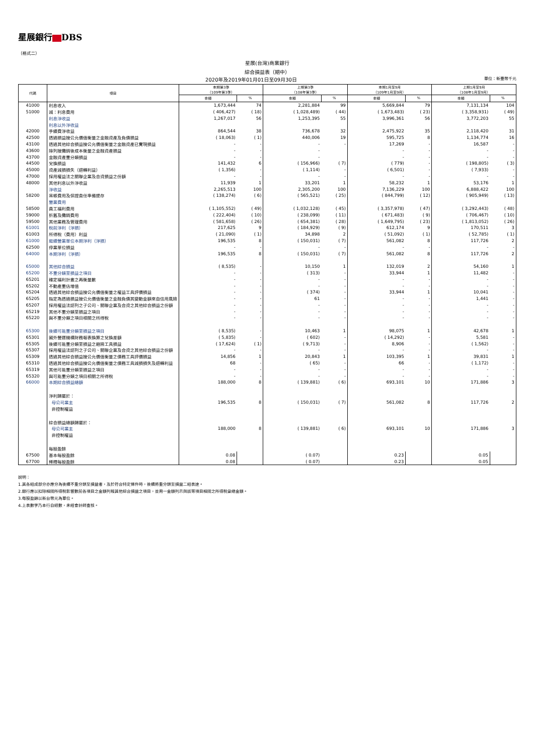星展銀行 DBS
（格式二）
星展(台灣)商業銀行
綜合損益表（期中）
2020年及2019年01月01日至09月30日
單位：新臺幣千元
| 代碼 | 項目 | 本期第3季 （109年第3季） | | 上期第3季 （108年第3季） | | 本期1月至9月 （109年1月至9月） | | 上期1月至9月 （108年1月至9月） | |
| --- | --- | --- | --- | --- | --- | --- | --- | --- | --- |
| | | 金額 | % | 金額 | % | 金額 | % | 金額 | % |
| 41000 | 利息收入 | 1,673,444 | 74 | 2,281,884 | 99 | 5,669,844 | 79 | 7,131,134 | 104 |
| 51000 | 減：利息費用 | ( 406,427) | ( 18) | ( 1,028,489) | ( 44) | ( 1,673,483) | ( 23) | ( 3,358,931) | ( 49) |
| | 利息淨收益 | 1,267,017 | 56 | 1,253,395 | 55 | 3,996,361 | 56 | 3,772,203 | 55 |
| | 利息以外淨收益 | | | | | | | | |
| 42000 | 手續費淨收益 | 864,544 | 38 | 736,678 | 32 | 2,475,922 | 35 | 2,118,420 | 31 |
| 42500 | 透過損益按公允價值衡量之金融資產及負債損益 | ( 18,063) | ( 1) | 440,006 | 19 | 595,725 | 8 | 1,134,774 | 16 |
| 43100 | 透過其他綜合損益按公允價值衡量之金融資產已實現損益 | - | - | - | - | 17,269 | - | 16,587 | - |
| 43600 | 除列按攤銷後成本衡量之金融資產損益 | - | - | - | | - | - | - | - |
| 43700 | 金融資產重分類損益 | - | - | - | | - | - | - | - |
| 44500 | 兌換損益 | 141,432 | 6 | ( 156,966) | ( 7) | ( 779) | - | ( 198,805) | ( 3) |
| 45000 | 資產減損損失（迴轉利益） | ( 1,356) | - | ( 1,114) | - | ( 6,501) | - | ( 7,933) | - |
| 47000 | 採用權益法之關聯企業及合資損益之份額 | - | - | - | - | - | - | - | - |
| 48000 | 其他利息以外淨收益 | 11,939 | 1 | 33,201 | 1 | 58,232 | 1 | 53,176 | 1 |
| | 淨收益 | 2,265,513 | 100 | 2,305,200 | 100 | 7,136,229 | 100 | 6,888,422 | 100 |
| 58200 | 呆帳費用及保證責任準備提存 | ( 138,274) | ( 6) | ( 565,521) | ( 25) | ( 844,799) | ( 12) | ( 905,949) | ( 13) |
| | 營業費用 | | | | | | | | |
| 58500 | 員工福利費用 | ( 1,105,552) | ( 49) | ( 1,032,128) | ( 45) | ( 3,357,978) | ( 47) | ( 3,292,443) | ( 48) |
| 59000 | 折舊及攤銷費用 | ( 222,404) | ( 10) | ( 238,099) | ( 11) | ( 671,483) | ( 9) | ( 706,467) | ( 10) |
| 59500 | 其他業務及管理費用 | ( 581,658) | ( 26) | ( 654,381) | ( 28) | ( 1,649,795) | ( 23) | ( 1,813,052) | ( 26) |
| 61001 | 稅前淨利（淨損） | 217,625 | 9 | ( 184,929) | ( 9) | 612,174 | 9 | 170,511 | 3 |
| 61003 | 所得稅（費用）利益 | ( 21,090) | ( 1) | 34,898 | 2 | ( 51,092) | ( 1) | ( 52,785) | ( 1) |
| 61000 | 繼續營業單位本期淨利（淨損） | 196,535 | 8 | ( 150,031) | ( 7) | 561,082 | 8 | 117,726 | 2 |
| 62500 | 停業單位損益 | - | - | - | - | - | - | - | - |
| 64000 | 本期淨利（淨損） | 196,535 | 8 | ( 150,031) | ( 7) | 561,082 | 8 | 117,726 | 2 |
| 65000 | 其他綜合損益 | ( 8,535) | - | 10,150 | 1 | 132,019 | 2 | 54,160 | 1 |
| 65200 | 不重分類至損益之項目 | - | - | ( 313) | - | 33,944 | 1 | 11,482 | - |
| 65201 | 確定福利計畫之再衡量數 | - | - | - | - | - | - | - | - |
| 65202 | 不動產重估增值 | - | - | - | - | - | - | - | - |
| 65204 | 透過其他綜合損益按公允價值衡量之權益工具評價損益 | - | - | ( 374) | - | 33,944 | 1 | 10,041 | - |
| 65205 | 指定為透過損益按公允價值衡量之金融負債其變動金額來自信用風險 | - | - | 61 | - | - | - | 1,441 | - |
| 65207 | 採用權益法認列之子公司、關聯企業及合資之其他綜合損益之份額 | - | - | - | - | - | - | - | - |
| 65219 | 其他不重分類至損益之項目 | - | - | - | - | - | - | - | - |
| 65220 | 與不重分類之項目相關之所得稅 | - | - | - | - | - | - | - | - |
| 65300 | 後續可能重分類至損益之項目 | ( 8,535) | - | 10,463 | 1 | 98,075 | 1 | 42,678 | 1 |
| 65301 | 國外營運機構財務報表換算之兌換差額 | ( 5,835) | - | ( 602) | - | ( 14,292) | - | 5,581 | - |
| 65305 | 後續可能重分類至損益之避險工具損益 | ( 17,624) | ( 1) | ( 9,713) | - | 8,906 | - | ( 1,562) | - |
| 65307 | 採用權益法認列之子公司、關聯企業及合資之其他綜合損益之份額 | - | - | - | - | - | - | - | - |
| 65309 | 透過其他綜合損益按公允價值衡量之債務工具評價損益 | 14,856 | 1 | 20,843 | 1 | 103,395 | 1 | 39,831 | 1 |
| 65310 | 透過其他綜合損益按公允價值衡量之債務工具減損損失及迴轉利益 | 68 | - | ( 65) | - | 66 | - | ( 1,172) | - |
| 65319 | 其他可能重分類至損益之項目 | - | - | - | - | - | - | - | - |
| 65320 | 與可能重分類之項目相關之所得稅 | - | - | - | - | - | - | - | - |
| 66000 | 本期綜合損益總額 | 188,000 | 8 | ( 139,881) | ( 6) | 693,101 | 10 | 171,886 | 3 |
| | 淨利歸屬於： | | | | | | | | |
| | 母公司業主 | 196,535 | 8 | ( 150,031) | ( 7) | 561,082 | 8 | 117,726 | 2 |
| | 非控制權益 | | | | | | | | |
| | 綜合損益總額歸屬於： | | | | | | | | |
| | 母公司業主 | 188,000 | 8 | ( 139,881) | ( 6) | 693,101 | 10 | 171,886 | 3 |
| | 非控制權益 | | | | | | | | |
| | 每股盈餘 | | | | | | | | |
| 67500 | 基本每股盈餘 | 0.08 | | ( 0.07) | | 0.23 | | 0.05 | |
| 67700 | 稀釋每股盈餘 | 0.08 | | ( 0.07) | | 0.23 | | 0.05 | |
說明：
1.其各組成部分亦應分為後續不重分類至損益者，及於符合特定條件時，後續將重分類至損益二組表達。
2.銀行應以扣除相關所得稅影響數前各項目之金額列報其他綜合損益之項目，並用一金額列示與該等項目相關之所得稅彙總金額。
3.每股盈餘以新台幣元為單位。
4.上表數字乃本行自結數，未經會計師查核。